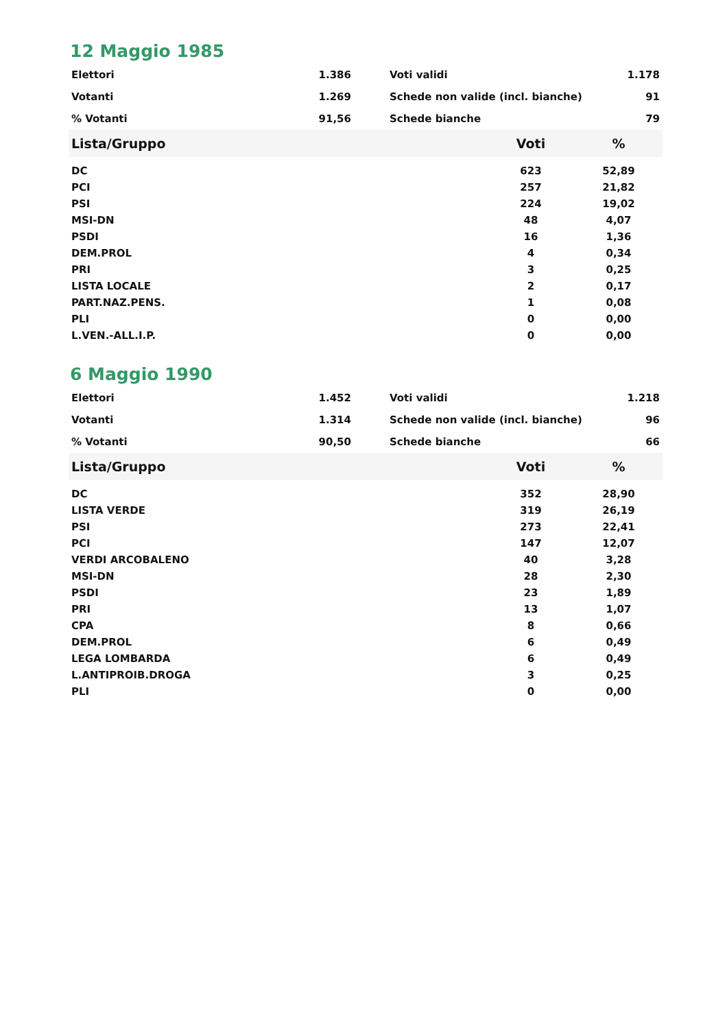12 Maggio 1985
| Elettori | 1.386 | | Voti validi | 1.178 |
| Votanti | 1.269 | | Schede non valide (incl. bianche) | 91 |
| % Votanti | 91,56 | | Schede bianche | 79 |
| Lista/Gruppo | Voti | % |
| --- | --- | --- |
| DC | 623 | 52,89 |
| PCI | 257 | 21,82 |
| PSI | 224 | 19,02 |
| MSI-DN | 48 | 4,07 |
| PSDI | 16 | 1,36 |
| DEM.PROL | 4 | 0,34 |
| PRI | 3 | 0,25 |
| LISTA LOCALE | 2 | 0,17 |
| PART.NAZ.PENS. | 1 | 0,08 |
| PLI | 0 | 0,00 |
| L.VEN.-ALL.I.P. | 0 | 0,00 |
6 Maggio 1990
| Elettori | 1.452 | | Voti validi | 1.218 |
| Votanti | 1.314 | | Schede non valide (incl. bianche) | 96 |
| % Votanti | 90,50 | | Schede bianche | 66 |
| Lista/Gruppo | Voti | % |
| --- | --- | --- |
| DC | 352 | 28,90 |
| LISTA VERDE | 319 | 26,19 |
| PSI | 273 | 22,41 |
| PCI | 147 | 12,07 |
| VERDI ARCOBALENO | 40 | 3,28 |
| MSI-DN | 28 | 2,30 |
| PSDI | 23 | 1,89 |
| PRI | 13 | 1,07 |
| CPA | 8 | 0,66 |
| DEM.PROL | 6 | 0,49 |
| LEGA LOMBARDA | 6 | 0,49 |
| L.ANTIPROIB.DROGA | 3 | 0,25 |
| PLI | 0 | 0,00 |